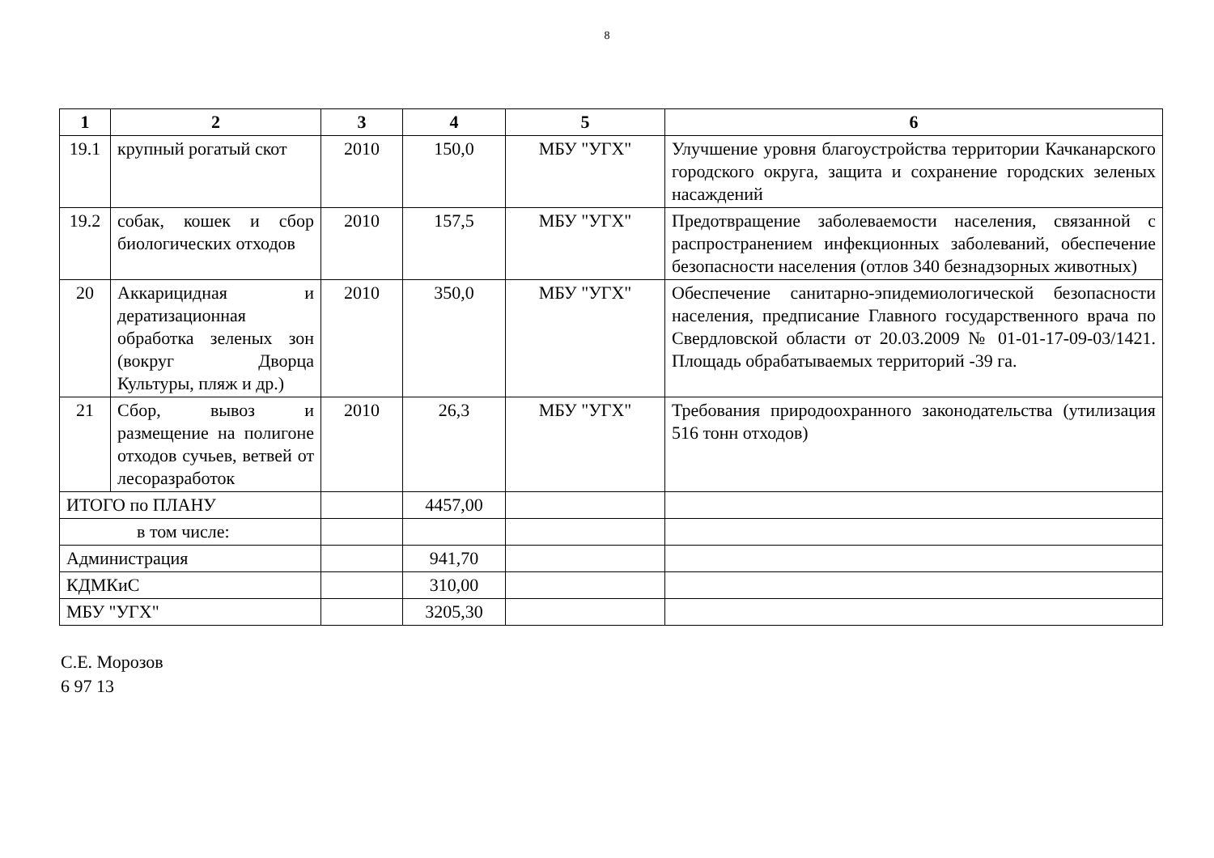8
| 1 | 2 | 3 | 4 | 5 | 6 |
| --- | --- | --- | --- | --- | --- |
| 19.1 | крупный рогатый скот | 2010 | 150,0 | МБУ "УГХ" | Улучшение уровня благоустройства территории Качканарского городского округа, защита и сохранение городских зеленых насаждений |
| 19.2 | собак, кошек и сбор биологических отходов | 2010 | 157,5 | МБУ "УГХ" | Предотвращение заболеваемости населения, связанной с распространением инфекционных заболеваний, обеспечение безопасности населения (отлов 340 безнадзорных животных) |
| 20 | Аккарицидная и дератизационная обработка зеленых зон (вокруг Дворца Культуры, пляж и др.) | 2010 | 350,0 | МБУ "УГХ" | Обеспечение санитарно-эпидемиологической безопасности населения, предписание Главного государственного врача по Свердловской области от 20.03.2009 № 01-01-17-09-03/1421. Площадь обрабатываемых территорий -39 га. |
| 21 | Сбор, вывоз и размещение на полигоне отходов сучьев, ветвей от лесоразработок | 2010 | 26,3 | МБУ "УГХ" | Требования природоохранного законодательства (утилизация 516 тонн отходов) |
| ИТОГО по ПЛАНУ | | | 4457,00 | | |
| в том числе: | | | | | |
| Администрация | | | 941,70 | | |
| КДМКиС | | | 310,00 | | |
| МБУ "УГХ" | | | 3205,30 | | |
С.Е. Морозов
6 97 13